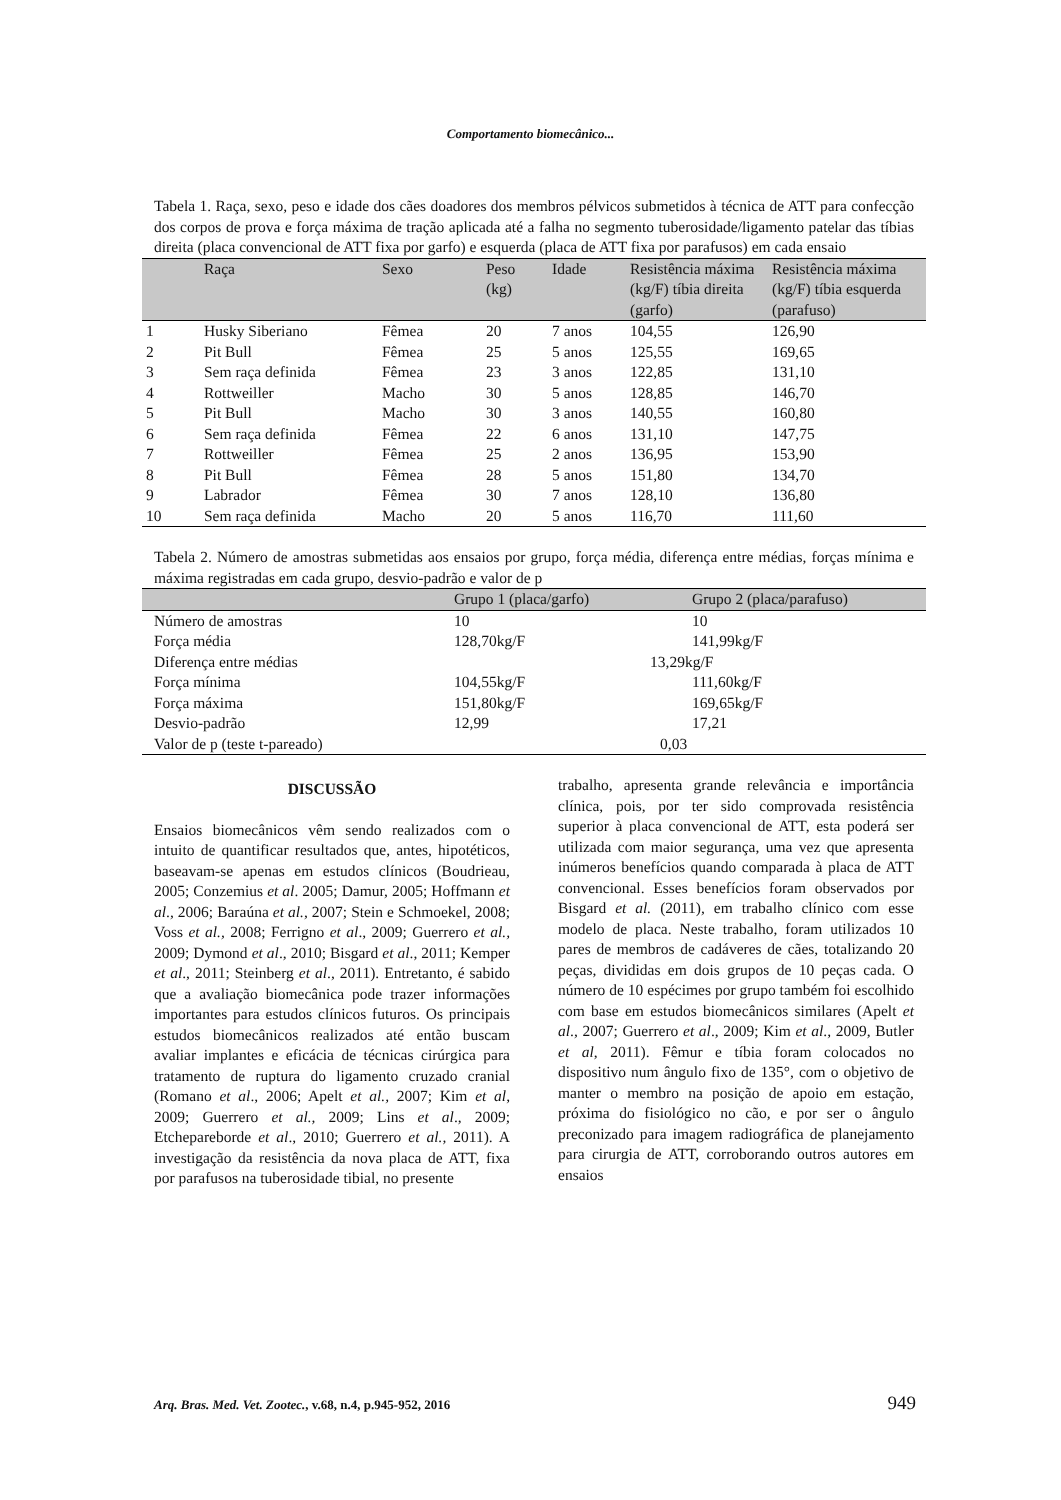Comportamento biomecânico...
Tabela 1. Raça, sexo, peso e idade dos cães doadores dos membros pélvicos submetidos à técnica de ATT para confecção dos corpos de prova e força máxima de tração aplicada até a falha no segmento tuberosidade/ligamento patelar das tíbias direita (placa convencional de ATT fixa por garfo) e esquerda (placa de ATT fixa por parafusos) em cada ensaio
| | Raça | Sexo | Peso (kg) | Idade | Resistência máxima (kg/F) tíbia direita (garfo) | Resistência máxima (kg/F) tíbia esquerda (parafuso) |
| --- | --- | --- | --- | --- | --- | --- |
| 1 | Husky Siberiano | Fêmea | 20 | 7 anos | 104,55 | 126,90 |
| 2 | Pit Bull | Fêmea | 25 | 5 anos | 125,55 | 169,65 |
| 3 | Sem raça definida | Fêmea | 23 | 3 anos | 122,85 | 131,10 |
| 4 | Rottweiller | Macho | 30 | 5 anos | 128,85 | 146,70 |
| 5 | Pit Bull | Macho | 30 | 3 anos | 140,55 | 160,80 |
| 6 | Sem raça definida | Fêmea | 22 | 6 anos | 131,10 | 147,75 |
| 7 | Rottweiller | Fêmea | 25 | 2 anos | 136,95 | 153,90 |
| 8 | Pit Bull | Fêmea | 28 | 5 anos | 151,80 | 134,70 |
| 9 | Labrador | Fêmea | 30 | 7 anos | 128,10 | 136,80 |
| 10 | Sem raça definida | Macho | 20 | 5 anos | 116,70 | 111,60 |
Tabela 2. Número de amostras submetidas aos ensaios por grupo, força média, diferença entre médias, forças mínima e máxima registradas em cada grupo, desvio-padrão e valor de p
| | Grupo 1 (placa/garfo) | Grupo 2 (placa/parafuso) |
| --- | --- | --- |
| Número de amostras | 10 | 10 |
| Força média | 128,70kg/F | 141,99kg/F |
| Diferença entre médias | 13,29kg/F | |
| Força mínima | 104,55kg/F | 111,60kg/F |
| Força máxima | 151,80kg/F | 169,65kg/F |
| Desvio-padrão | 12,99 | 17,21 |
| Valor de p (teste t-pareado) | 0,03 | |
DISCUSSÃO
Ensaios biomecânicos vêm sendo realizados com o intuito de quantificar resultados que, antes, hipotéticos, baseavam-se apenas em estudos clínicos (Boudrieau, 2005; Conzemius et al. 2005; Damur, 2005; Hoffmann et al., 2006; Baraúna et al., 2007; Stein e Schmoekel, 2008; Voss et al., 2008; Ferrigno et al., 2009; Guerrero et al., 2009; Dymond et al., 2010; Bisgard et al., 2011; Kemper et al., 2011; Steinberg et al., 2011). Entretanto, é sabido que a avaliação biomecânica pode trazer informações importantes para estudos clínicos futuros. Os principais estudos biomecânicos realizados até então buscam avaliar implantes e eficácia de técnicas cirúrgica para tratamento de ruptura do ligamento cruzado cranial (Romano et al., 2006; Apelt et al., 2007; Kim et al, 2009; Guerrero et al., 2009; Lins et al., 2009; Etchepareborde et al., 2010; Guerrero et al., 2011). A investigação da resistência da nova placa de ATT, fixa por parafusos na tuberosidade tibial, no presente
trabalho, apresenta grande relevância e importância clínica, pois, por ter sido comprovada resistência superior à placa convencional de ATT, esta poderá ser utilizada com maior segurança, uma vez que apresenta inúmeros benefícios quando comparada à placa de ATT convencional. Esses benefícios foram observados por Bisgard et al. (2011), em trabalho clínico com esse modelo de placa. Neste trabalho, foram utilizados 10 pares de membros de cadáveres de cães, totalizando 20 peças, divididas em dois grupos de 10 peças cada. O número de 10 espécimes por grupo também foi escolhido com base em estudos biomecânicos similares (Apelt et al., 2007; Guerrero et al., 2009; Kim et al., 2009, Butler et al, 2011). Fêmur e tíbia foram colocados no dispositivo num ângulo fixo de 135°, com o objetivo de manter o membro na posição de apoio em estação, próxima do fisiológico no cão, e por ser o ângulo preconizado para imagem radiográfica de planejamento para cirurgia de ATT, corroborando outros autores em ensaios
Arq. Bras. Med. Vet. Zootec., v.68, n.4, p.945-952, 2016 949